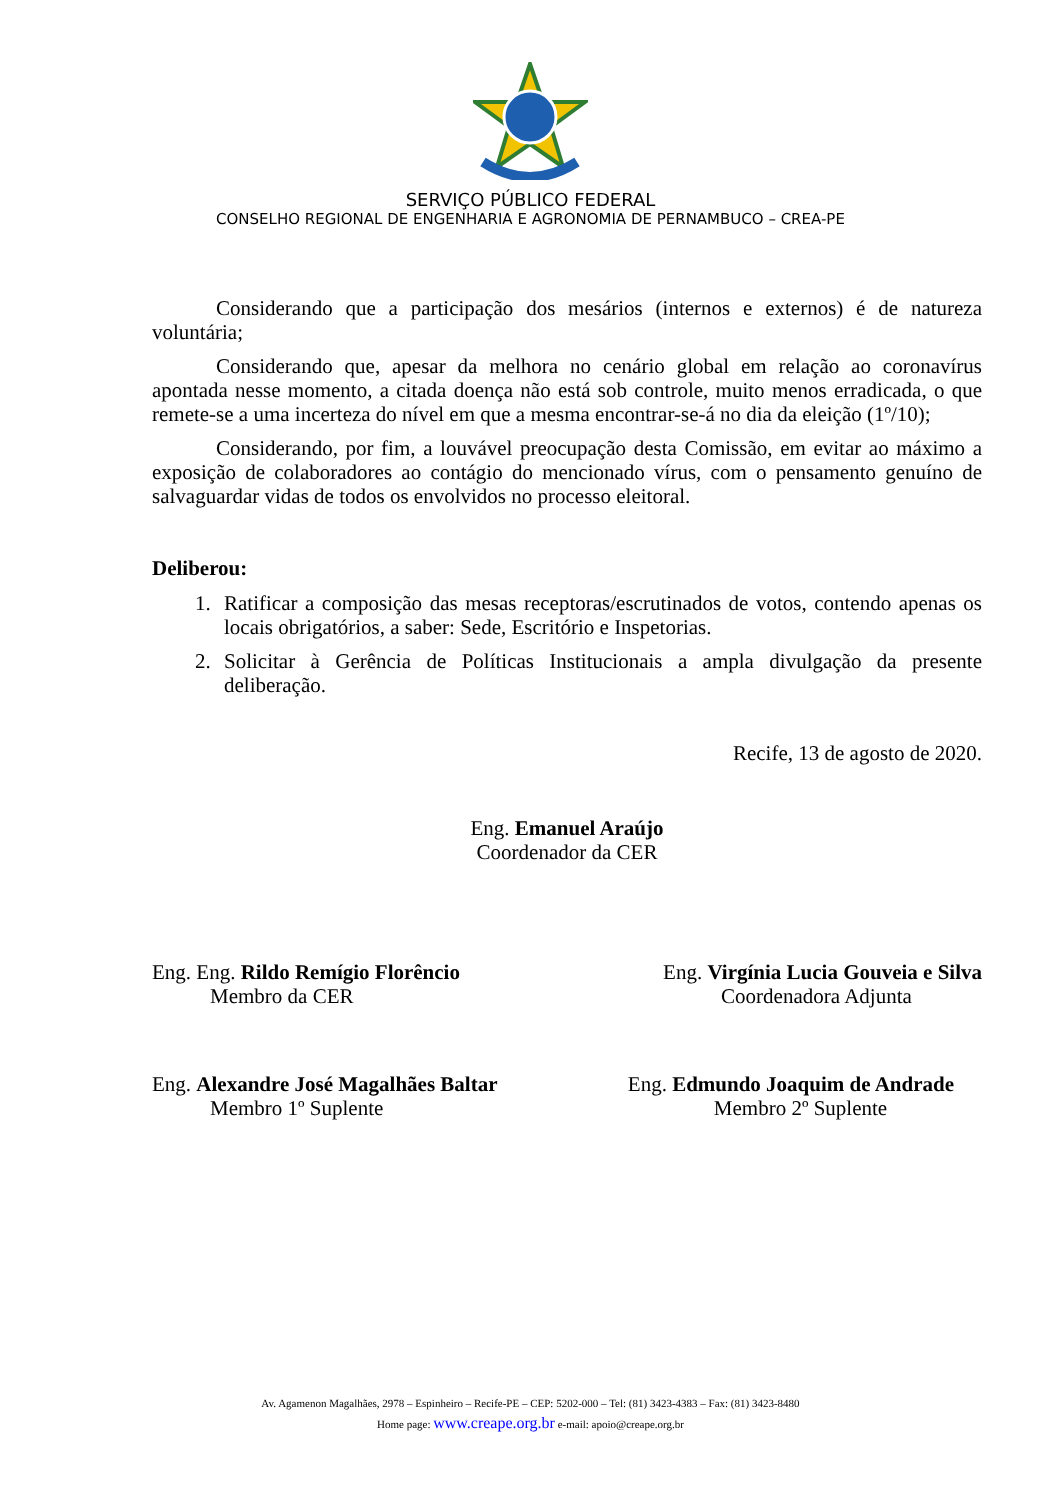SERVIÇO PÚBLICO FEDERAL
CONSELHO REGIONAL DE ENGENHARIA E AGRONOMIA DE PERNAMBUCO – CREA-PE
Considerando que a participação dos mesários (internos e externos) é de natureza voluntária;
Considerando que, apesar da melhora no cenário global em relação ao coronavírus apontada nesse momento, a citada doença não está sob controle, muito menos erradicada, o que remete-se a uma incerteza do nível em que a mesma encontrar-se-á no dia da eleição (1º/10);
Considerando, por fim, a louvável preocupação desta Comissão, em evitar ao máximo a exposição de colaboradores ao contágio do mencionado vírus, com o pensamento genuíno de salvaguardar vidas de todos os envolvidos no processo eleitoral.
Deliberou:
1. Ratificar a composição das mesas receptoras/escrutinados de votos, contendo apenas os locais obrigatórios, a saber: Sede, Escritório e Inspetorias.
2. Solicitar à Gerência de Políticas Institucionais a ampla divulgação da presente deliberação.
Recife, 13 de agosto de 2020.
Eng. Emanuel Araújo
Coordenador da CER
Eng. Eng. Rildo Remígio Florêncio
Membro da CER
Eng. Virgínia Lucia Gouveia e Silva
Coordenadora Adjunta
Eng. Alexandre José Magalhães Baltar
Membro 1º Suplente
Eng. Edmundo Joaquim de Andrade
Membro 2º Suplente
Av. Agamenon Magalhães, 2978 – Espinheiro – Recife-PE – CEP: 5202-000 – Tel: (81) 3423-4383 – Fax: (81) 3423-8480
Home page: www.creape.org.br e-mail: apoio@creape.org.br